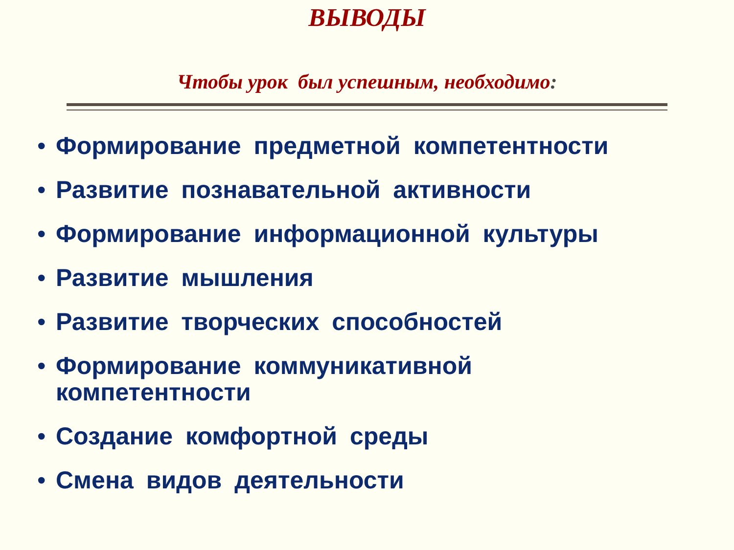ВЫВОДЫ
Чтобы урок был успешным, необходимо:
• Формирование предметной компетентности
• Развитие познавательной активности
• Формирование информационной культуры
• Развитие мышления
• Развитие творческих способностей
• Формирование коммуникативной
компетентности
• Создание комфортной среды
• Смена видов деятельности